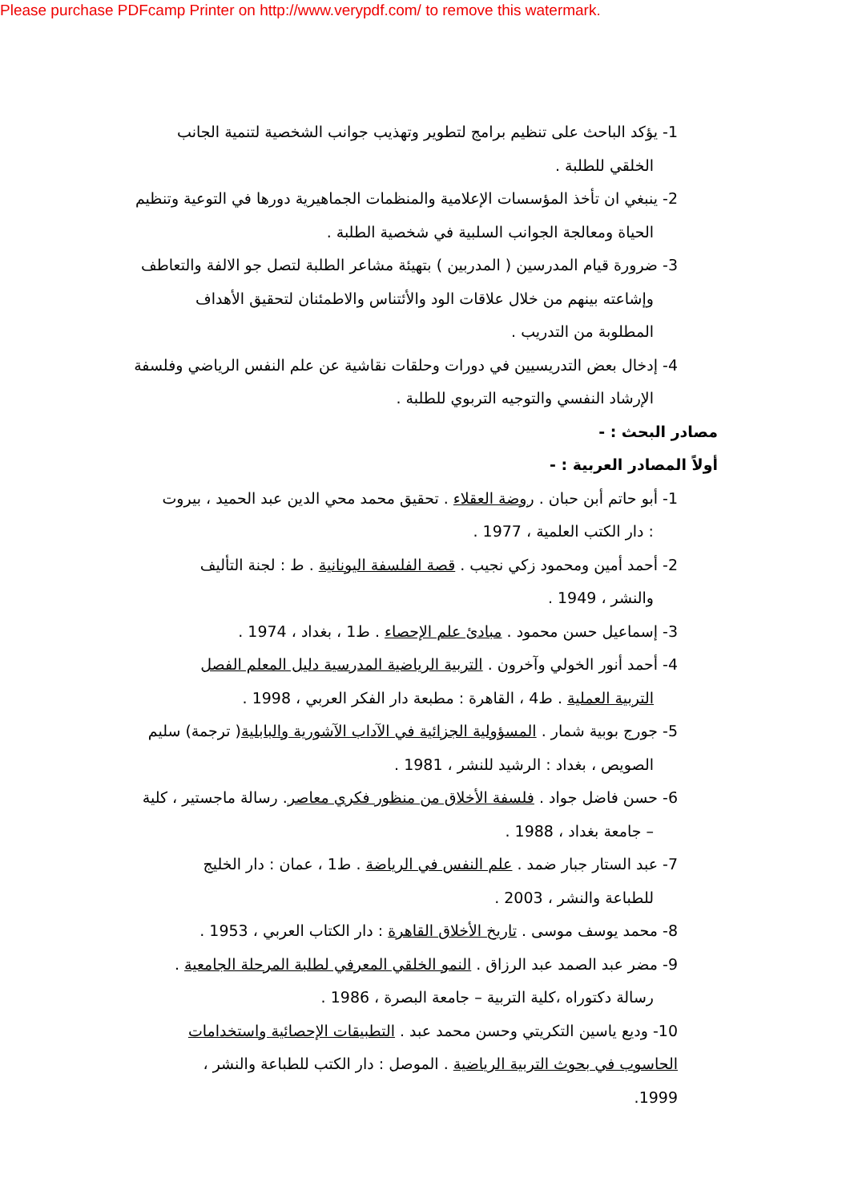Please purchase PDFcamp Printer on http://www.verypdf.com/ to remove this watermark.
1- يؤكد الباحث على تنظيم برامج لتطوير وتهذيب جوانب الشخصية لتنمية الجانب
الخلقي للطلبة .
2- ينبغي ان تأخذ المؤسسات الإعلامية والمنظمات الجماهيرية دورها في التوعية وتنظيم
الحياة ومعالجة الجوانب السلبية في شخصية الطلبة .
3- ضرورة قيام المدرسين ( المدربين ) بتهيئة مشاعر الطلبة لتصل جو الالفة والتعاطف
وإشاعته بينهم من خلال علاقات الود والأئتناس والاطمئنان لتحقيق الأهداف
المطلوبة من التدريب .
4- إدخال بعض التدريسيين في دورات وحلقات نقاشية عن علم النفس الرياضي وفلسفة
الإرشاد النفسي والتوجيه التربوي للطلبة .
مصادر البحث : -
أولاً المصادر العربية : -
1- أبو حاتم أبن حبان . روضة العقلاء . تحقيق محمد محي الدين عبد الحميد ، بيروت
: دار الكتب العلمية ، 1977 .
2- أحمد أمين ومحمود زكي نجيب . قصة الفلسفة اليونانية . ط : لجنة التأليف
والنشر ، 1949 .
3- إسماعيل حسن محمود . مبادئ علم الإحصاء . ط1 ، بغداد ، 1974 .
4- أحمد أنور الخولي وآخرون . التربية الرياضية المدرسية دليل المعلم الفصل
التربية العملية . ط4 ، القاهرة : مطبعة دار الفكر العربي ، 1998 .
5- جورج بوبية شمار . المسؤولية الجزائية في الآداب الآشورية والبابلية( ترجمة) سليم
الصويص ، بغداد : الرشيد للنشر ، 1981 .
6- حسن فاضل جواد . فلسفة الأخلاق من منظور فكري معاصر. رسالة ماجستير ، كلية
– جامعة بغداد ، 1988 .
7- عبد الستار جبار ضمد . علم النفس في الرياضة . ط1 ، عمان : دار الخليج
للطباعة والنشر ، 2003 .
8- محمد يوسف موسى . تاريخ الأخلاق القاهرة : دار الكتاب العربي ، 1953 .
9- مضر عبد الصمد عبد الرزاق . النمو الخلقي المعرفي لطلبة المرحلة الجامعية .
رسالة دكتوراه ،كلية التربية – جامعة البصرة ، 1986 .
10- وديع ياسين التكريتي وحسن محمد عبد . التطبيقات الإحصائية واستخدامات
الحاسوب في بحوث التربية الرياضية . الموصل : دار الكتب للطباعة والنشر ،
1999.